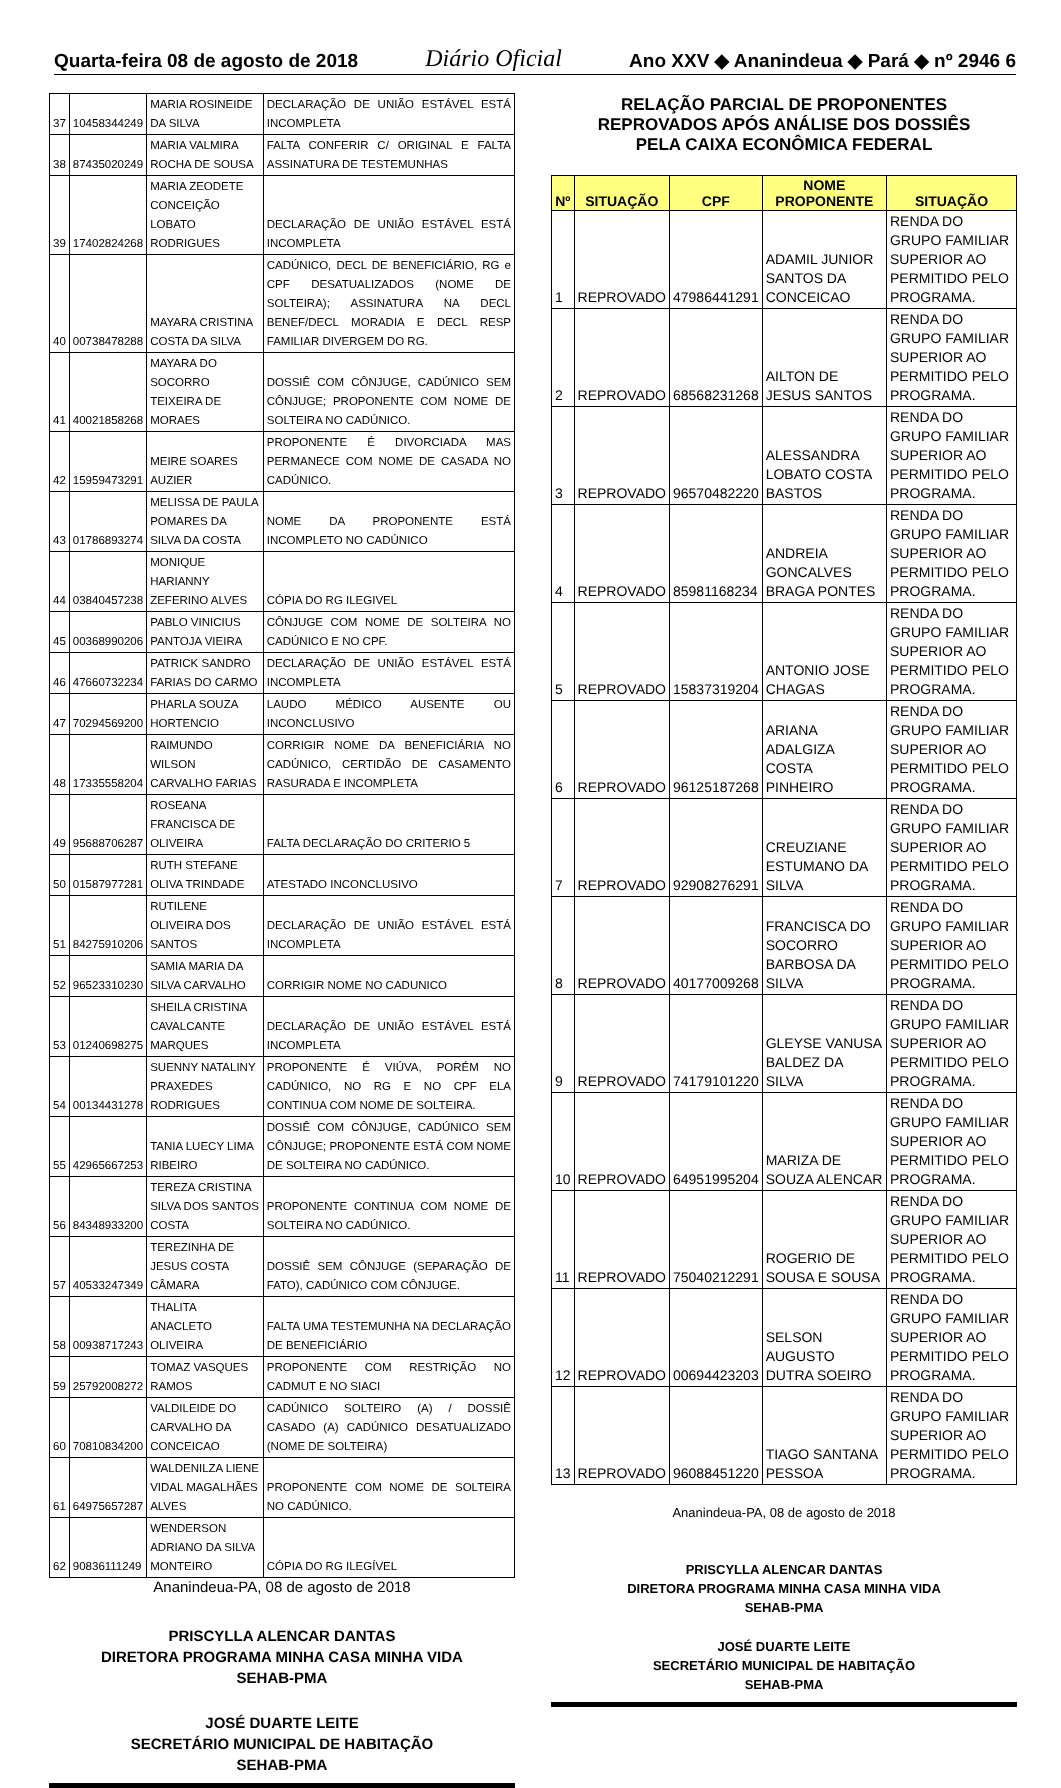Quarta-feira 08 de agosto de 2018 Diário Oficial Ano XXV ◆ Ananindeua ◆ Pará ◆ nº 2946 6
| 37 | 10458344249 | MARIA ROSINEIDE DA SILVA | DECLARAÇÃO DE UNIÃO ESTÁVEL ESTÁ INCOMPLETA |
| 38 | 87435020249 | MARIA VALMIRA ROCHA DE SOUSA | FALTA CONFERIR C/ ORIGINAL E FALTA ASSINATURA DE TESTEMUNHAS |
| 39 | 17402824268 | MARIA ZEODETE CONCEIÇÃO LOBATO RODRIGUES | DECLARAÇÃO DE UNIÃO ESTÁVEL ESTÁ INCOMPLETA |
| 40 | 00738478288 | MAYARA CRISTINA COSTA DA SILVA | CADÚNICO, DECL DE BENEFICIÁRIO, RG e CPF DESATUALIZADOS (NOME DE SOLTEIRA); ASSINATURA NA DECL BENEF/DECL MORADIA E DECL RESP FAMILIAR DIVERGEM DO RG. |
| 41 | 40021858268 | MAYARA DO SOCORRO TEIXEIRA DE MORAES | DOSSIÊ COM CÔNJUGE, CADÚNICO SEM CÔNJUGE; PROPONENTE COM NOME DE SOLTEIRA NO CADÚNICO. |
| 42 | 15959473291 | MEIRE SOARES AUZIER | PROPONENTE É DIVORCIADA MAS PERMANECE COM NOME DE CASADA NO CADÚNICO. |
| 43 | 01786893274 | MELISSA DE PAULA POMARES DA SILVA DA COSTA | NOME DA PROPONENTE ESTÁ INCOMPLETO NO CADÚNICO |
| 44 | 03840457238 | MONIQUE HARIANNY ZEFERINO ALVES | CÓPIA DO RG ILEGIVEL |
| 45 | 00368990206 | PABLO VINICIUS PANTOJA VIEIRA | CÔNJUGE COM NOME DE SOLTEIRA NO CADÚNICO E NO CPF. |
| 46 | 47660732234 | PATRICK SANDRO FARIAS DO CARMO | DECLARAÇÃO DE UNIÃO ESTÁVEL ESTÁ INCOMPLETA |
| 47 | 70294569200 | PHARLA SOUZA HORTENCIO | LAUDO MÉDICO AUSENTE OU INCONCLUSIVO |
| 48 | 17335558204 | RAIMUNDO WILSON CARVALHO FARIAS | CORRIGIR NOME DA BENEFICIÁRIA NO CADÚNICO, CERTIDÃO DE CASAMENTO RASURADA E INCOMPLETA |
| 49 | 95688706287 | ROSEANA FRANCISCA DE OLIVEIRA | FALTA DECLARAÇÃO DO CRITERIO 5 |
| 50 | 01587977281 | RUTH STEFANE OLIVA TRINDADE | ATESTADO INCONCLUSIVO |
| 51 | 84275910206 | RUTILENE OLIVEIRA DOS SANTOS | DECLARAÇÃO DE UNIÃO ESTÁVEL ESTÁ INCOMPLETA |
| 52 | 96523310230 | SAMIA MARIA DA SILVA CARVALHO | CORRIGIR NOME NO CADUNICO |
| 53 | 01240698275 | SHEILA CRISTINA CAVALCANTE MARQUES | DECLARAÇÃO DE UNIÃO ESTÁVEL ESTÁ INCOMPLETA |
| 54 | 00134431278 | SUENNY NATALINY PRAXEDES RODRIGUES | PROPONENTE É VIÚVA, PORÉM NO CADÚNICO, NO RG E NO CPF ELA CONTINUA COM NOME DE SOLTEIRA. |
| 55 | 42965667253 | TANIA LUECY LIMA RIBEIRO | DOSSIÊ COM CÔNJUGE, CADÚNICO SEM CÔNJUGE; PROPONENTE ESTÁ COM NOME DE SOLTEIRA NO CADÚNICO. |
| 56 | 84348933200 | TEREZA CRISTINA SILVA DOS SANTOS COSTA | PROPONENTE CONTINUA COM NOME DE SOLTEIRA NO CADÚNICO. |
| 57 | 40533247349 | TEREZINHA DE JESUS COSTA CÂMARA | DOSSIÊ SEM CÔNJUGE (SEPARAÇÃO DE FATO), CADÚNICO COM CÔNJUGE. |
| 58 | 00938717243 | THALITA ANACLETO OLIVEIRA | FALTA UMA TESTEMUNHA NA DECLARAÇÃO DE BENEFICIÁRIO |
| 59 | 25792008272 | TOMAZ VASQUES RAMOS | PROPONENTE COM RESTRIÇÃO NO CADMUT E NO SIACI |
| 60 | 70810834200 | VALDILEIDE DO CARVALHO DA CONCEICAO | CADÚNICO SOLTEIRO (A) / DOSSIÊ CASADO (A) CADÚNICO DESATUALIZADO (NOME DE SOLTEIRA) |
| 61 | 64975657287 | WALDENILZA LIENE VIDAL MAGALHÃES ALVES | PROPONENTE COM NOME DE SOLTEIRA NO CADÚNICO. |
| 62 | 90836111249 | WENDERSON ADRIANO DA SILVA MONTEIRO | CÓPIA DO RG ILEGÍVEL |
Ananindeua-PA, 08 de agosto de 2018
PRISCYLLA ALENCAR DANTAS
DIRETORA PROGRAMA MINHA CASA MINHA VIDA
SEHAB-PMA
JOSÉ DUARTE LEITE
SECRETÁRIO MUNICIPAL DE HABITAÇÃO
SEHAB-PMA
RELAÇÃO PARCIAL DE PROPONENTES
REPROVADOS APÓS ANÁLISE DOS DOSSIÊS
PELA CAIXA ECONÔMICA FEDERAL
| Nº | SITUAÇÃO | CPF | NOME PROPONENTE | SITUAÇÃO |
| --- | --- | --- | --- | --- |
| 1 | REPROVADO | 47986441291 | ADAMIL JUNIOR SANTOS DA CONCEICAO | RENDA DO GRUPO FAMILIAR SUPERIOR AO PERMITIDO PELO PROGRAMA. |
| 2 | REPROVADO | 68568231268 | AILTON DE JESUS SANTOS | RENDA DO GRUPO FAMILIAR SUPERIOR AO PERMITIDO PELO PROGRAMA. |
| 3 | REPROVADO | 96570482220 | ALESSANDRA LOBATO COSTA BASTOS | RENDA DO GRUPO FAMILIAR SUPERIOR AO PERMITIDO PELO PROGRAMA. |
| 4 | REPROVADO | 85981168234 | ANDREIA GONCALVES BRAGA PONTES | RENDA DO GRUPO FAMILIAR SUPERIOR AO PERMITIDO PELO PROGRAMA. |
| 5 | REPROVADO | 15837319204 | ANTONIO JOSE CHAGAS | RENDA DO GRUPO FAMILIAR SUPERIOR AO PERMITIDO PELO PROGRAMA. |
| 6 | REPROVADO | 96125187268 | ARIANA ADALGIZA COSTA PINHEIRO | RENDA DO GRUPO FAMILIAR SUPERIOR AO PERMITIDO PELO PROGRAMA. |
| 7 | REPROVADO | 92908276291 | CREUZIANE ESTUMANO DA SILVA | RENDA DO GRUPO FAMILIAR SUPERIOR AO PERMITIDO PELO PROGRAMA. |
| 8 | REPROVADO | 40177009268 | FRANCISCA DO SOCORRO BARBOSA DA SILVA | RENDA DO GRUPO FAMILIAR SUPERIOR AO PERMITIDO PELO PROGRAMA. |
| 9 | REPROVADO | 74179101220 | GLEYSE VANUSA BALDEZ DA SILVA | RENDA DO GRUPO FAMILIAR SUPERIOR AO PERMITIDO PELO PROGRAMA. |
| 10 | REPROVADO | 64951995204 | MARIZA DE SOUZA ALENCAR | RENDA DO GRUPO FAMILIAR SUPERIOR AO PERMITIDO PELO PROGRAMA. |
| 11 | REPROVADO | 75040212291 | ROGERIO DE SOUSA E SOUSA | RENDA DO GRUPO FAMILIAR SUPERIOR AO PERMITIDO PELO PROGRAMA. |
| 12 | REPROVADO | 00694423203 | SELSON AUGUSTO DUTRA SOEIRO | RENDA DO GRUPO FAMILIAR SUPERIOR AO PERMITIDO PELO PROGRAMA. |
| 13 | REPROVADO | 96088451220 | TIAGO SANTANA PESSOA | RENDA DO GRUPO FAMILIAR SUPERIOR AO PERMITIDO PELO PROGRAMA. |
Ananindeua-PA, 08 de agosto de 2018
PRISCYLLA ALENCAR DANTAS
DIRETORA PROGRAMA MINHA CASA MINHA VIDA
SEHAB-PMA
JOSÉ DUARTE LEITE
SECRETÁRIO MUNICIPAL DE HABITAÇÃO
SEHAB-PMA